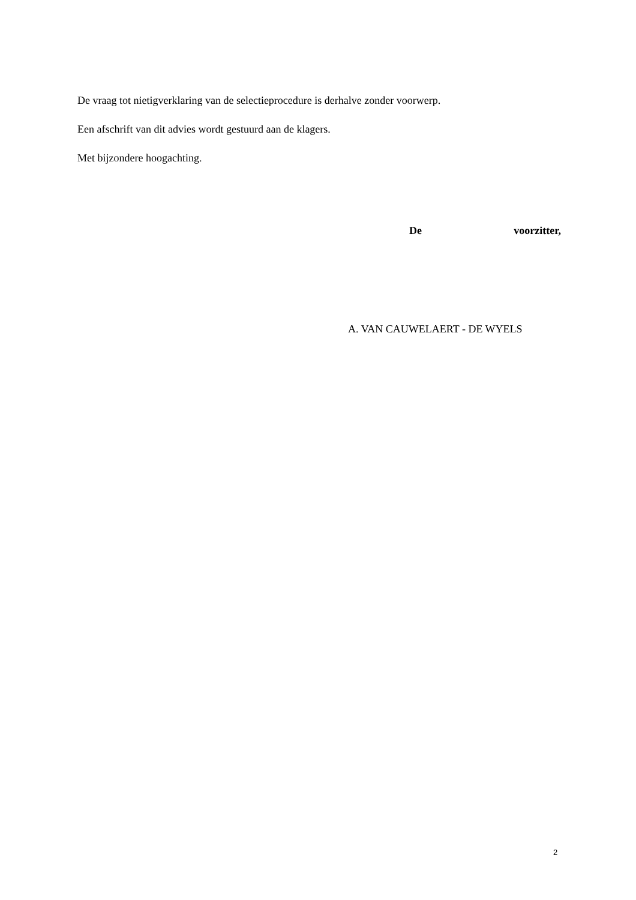De vraag tot nietigverklaring van de selectieprocedure is derhalve zonder voorwerp.
Een afschrift van dit advies wordt gestuurd aan de klagers.
Met bijzondere hoogachting.
De voorzitter,
A. VAN CAUWELAERT - DE WYELS
2